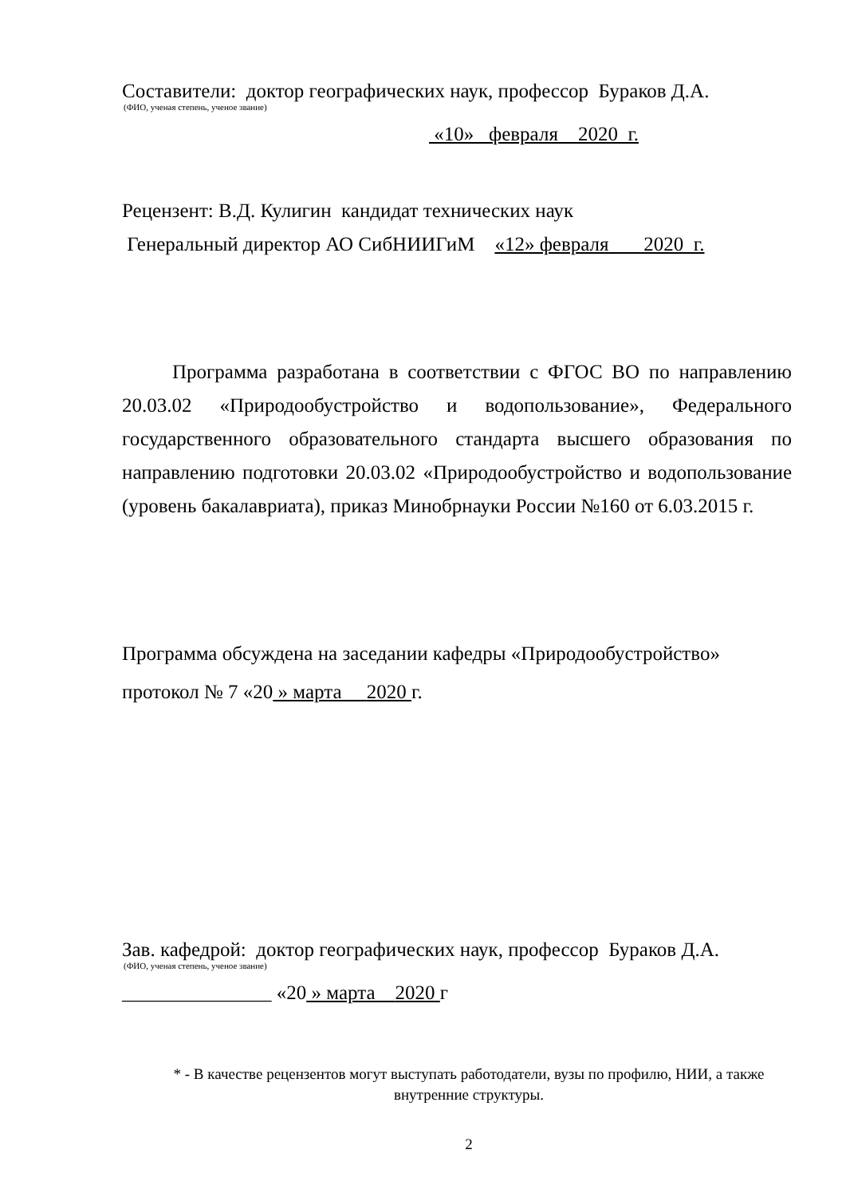Составители: доктор географических наук, профессор Бураков Д.А.
(ФИО, ученая степень, ученое звание)
«10» февраля 2020 г.
Рецензент: В.Д. Кулигин кандидат технических наук
Генеральный директор АО СибНИИГиМ «12» февраля 2020 г.
Программа разработана в соответствии с ФГОС ВО по направлению 20.03.02 «Природообустройство и водопользование», Федерального государственного образовательного стандарта высшего образования по направлению подготовки 20.03.02 «Природообустройство и водопользование (уровень бакалавриата), приказ Минобрнауки России №160 от 6.03.2015 г.
Программа обсуждена на заседании кафедры «Природообустройство»
протокол № 7 «20 » марта 2020 г.
Зав. кафедрой: доктор географических наук, профессор Бураков Д.А.
(ФИО, ученая степень, ученое звание)
_______________ «20 » марта 2020 г
* - В качестве рецензентов могут выступать работодатели, вузы по профилю, НИИ, а также внутренние структуры.
2